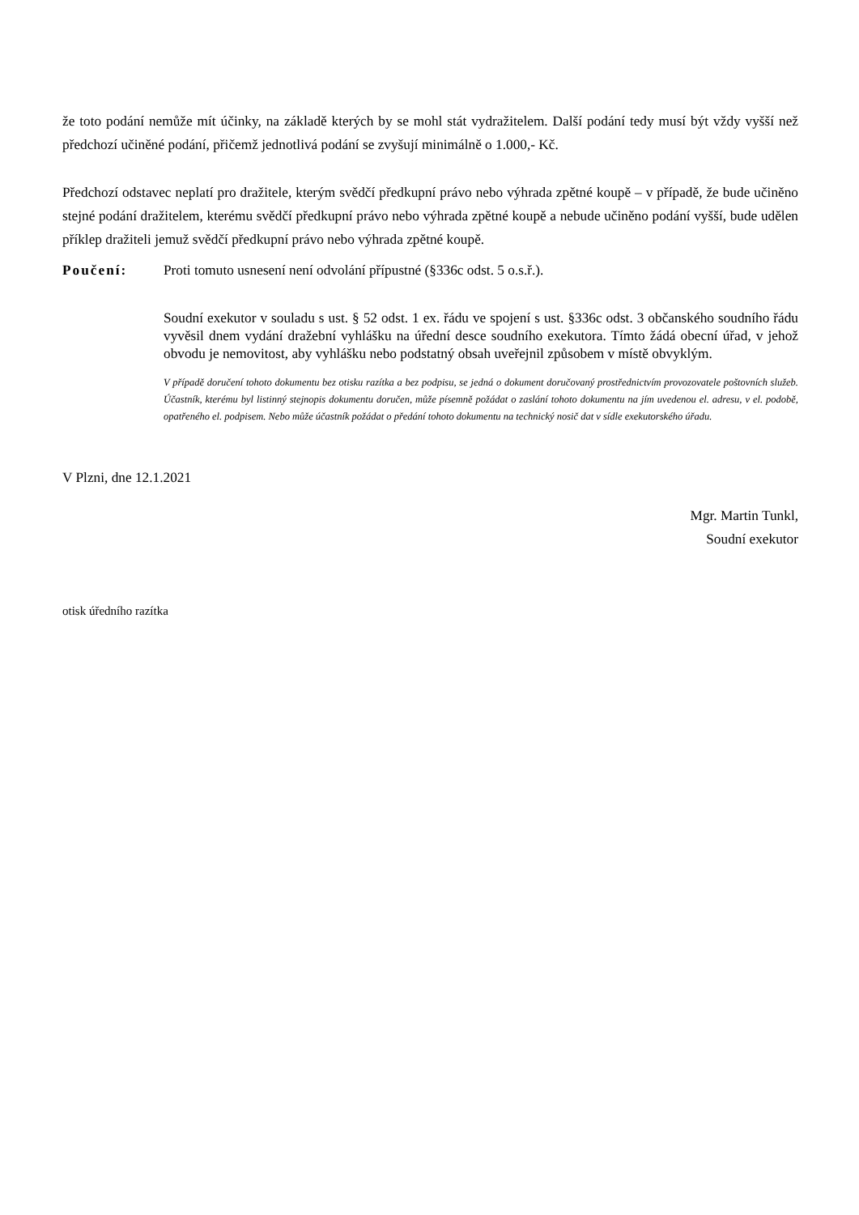že toto podání nemůže mít účinky, na základě kterých by se mohl stát vydražitelem. Další podání tedy musí být vždy vyšší než předchozí učiněné podání, přičemž jednotlivá podání se zvyšují minimálně o 1.000,- Kč.
Předchozí odstavec neplatí pro dražitele, kterým svědčí předkupní právo nebo výhrada zpětné koupě – v případě, že bude učiněno stejné podání dražitelem, kterému svědčí předkupní právo nebo výhrada zpětné koupě a nebude učiněno podání vyšší, bude udělen příklep dražiteli jemuž svědčí předkupní právo nebo výhrada zpětné koupě.
Poučení: Proti tomuto usnesení není odvolání přípustné (§336c odst. 5 o.s.ř.).
Soudní exekutor v souladu s ust. § 52 odst. 1 ex. řádu ve spojení s ust. §336c odst. 3 občanského soudního řádu vyvěsil dnem vydání dražební vyhlášku na úřední desce soudního exekutora. Tímto žádá obecní úřad, v jehož obvodu je nemovitost, aby vyhlášku nebo podstatný obsah uveřejnil způsobem v místě obvyklým.
V případě doručení tohoto dokumentu bez otisku razítka a bez podpisu, se jedná o dokument doručovaný prostřednictvím provozovatele poštovních služeb. Účastník, kterému byl listinný stejnopis dokumentu doručen, může písemně požádat o zaslání tohoto dokumentu na jím uvedenou el. adresu, v el. podobě, opatřeného el. podpisem. Nebo může účastník požádat o předání tohoto dokumentu na technický nosič dat v sídle exekutorského úřadu.
V Plzni, dne 12.1.2021
Mgr. Martin Tunkl,
Soudní exekutor
otisk úředního razítka